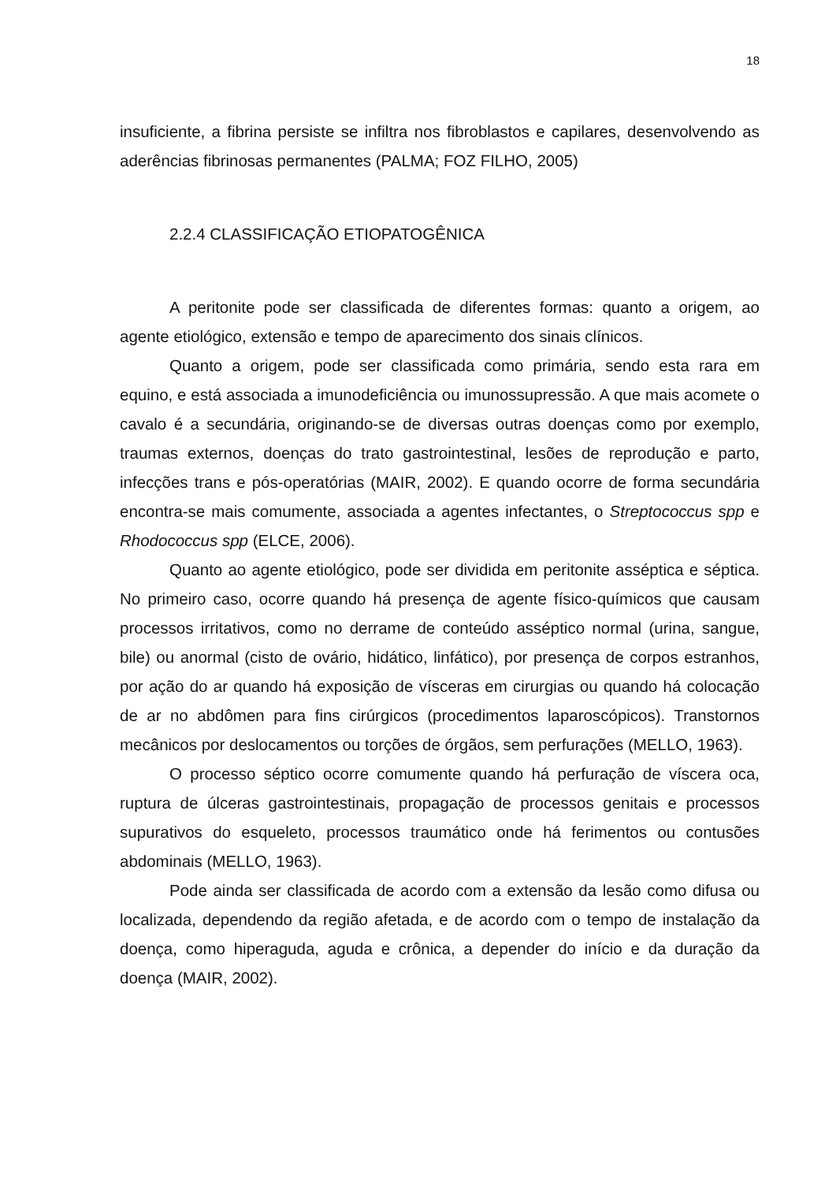18
insuficiente, a fibrina persiste se infiltra nos fibroblastos e capilares, desenvolvendo as aderências fibrinosas permanentes (PALMA; FOZ FILHO, 2005)
2.2.4 CLASSIFICAÇÃO ETIOPATOGÊNICA
A peritonite pode ser classificada de diferentes formas: quanto a origem, ao agente etiológico, extensão e tempo de aparecimento dos sinais clínicos.
Quanto a origem, pode ser classificada como primária, sendo esta rara em equino, e está associada a imunodeficiência ou imunossupressão. A que mais acomete o cavalo é a secundária, originando-se de diversas outras doenças como por exemplo, traumas externos, doenças do trato gastrointestinal, lesões de reprodução e parto, infecções trans e pós-operatórias (MAIR, 2002). E quando ocorre de forma secundária encontra-se mais comumente, associada a agentes infectantes, o Streptococcus spp e Rhodococcus spp (ELCE, 2006).
Quanto ao agente etiológico, pode ser dividida em peritonite asséptica e séptica. No primeiro caso, ocorre quando há presença de agente físico-químicos que causam processos irritativos, como no derrame de conteúdo asséptico normal (urina, sangue, bile) ou anormal (cisto de ovário, hidático, linfático), por presença de corpos estranhos, por ação do ar quando há exposição de vísceras em cirurgias ou quando há colocação de ar no abdômen para fins cirúrgicos (procedimentos laparoscópicos). Transtornos mecânicos por deslocamentos ou torções de órgãos, sem perfurações (MELLO, 1963).
O processo séptico ocorre comumente quando há perfuração de víscera oca, ruptura de úlceras gastrointestinais, propagação de processos genitais e processos supurativos do esqueleto, processos traumático onde há ferimentos ou contusões abdominais (MELLO, 1963).
Pode ainda ser classificada de acordo com a extensão da lesão como difusa ou localizada, dependendo da região afetada, e de acordo com o tempo de instalação da doença, como hiperaguda, aguda e crônica, a depender do início e da duração da doença (MAIR, 2002).